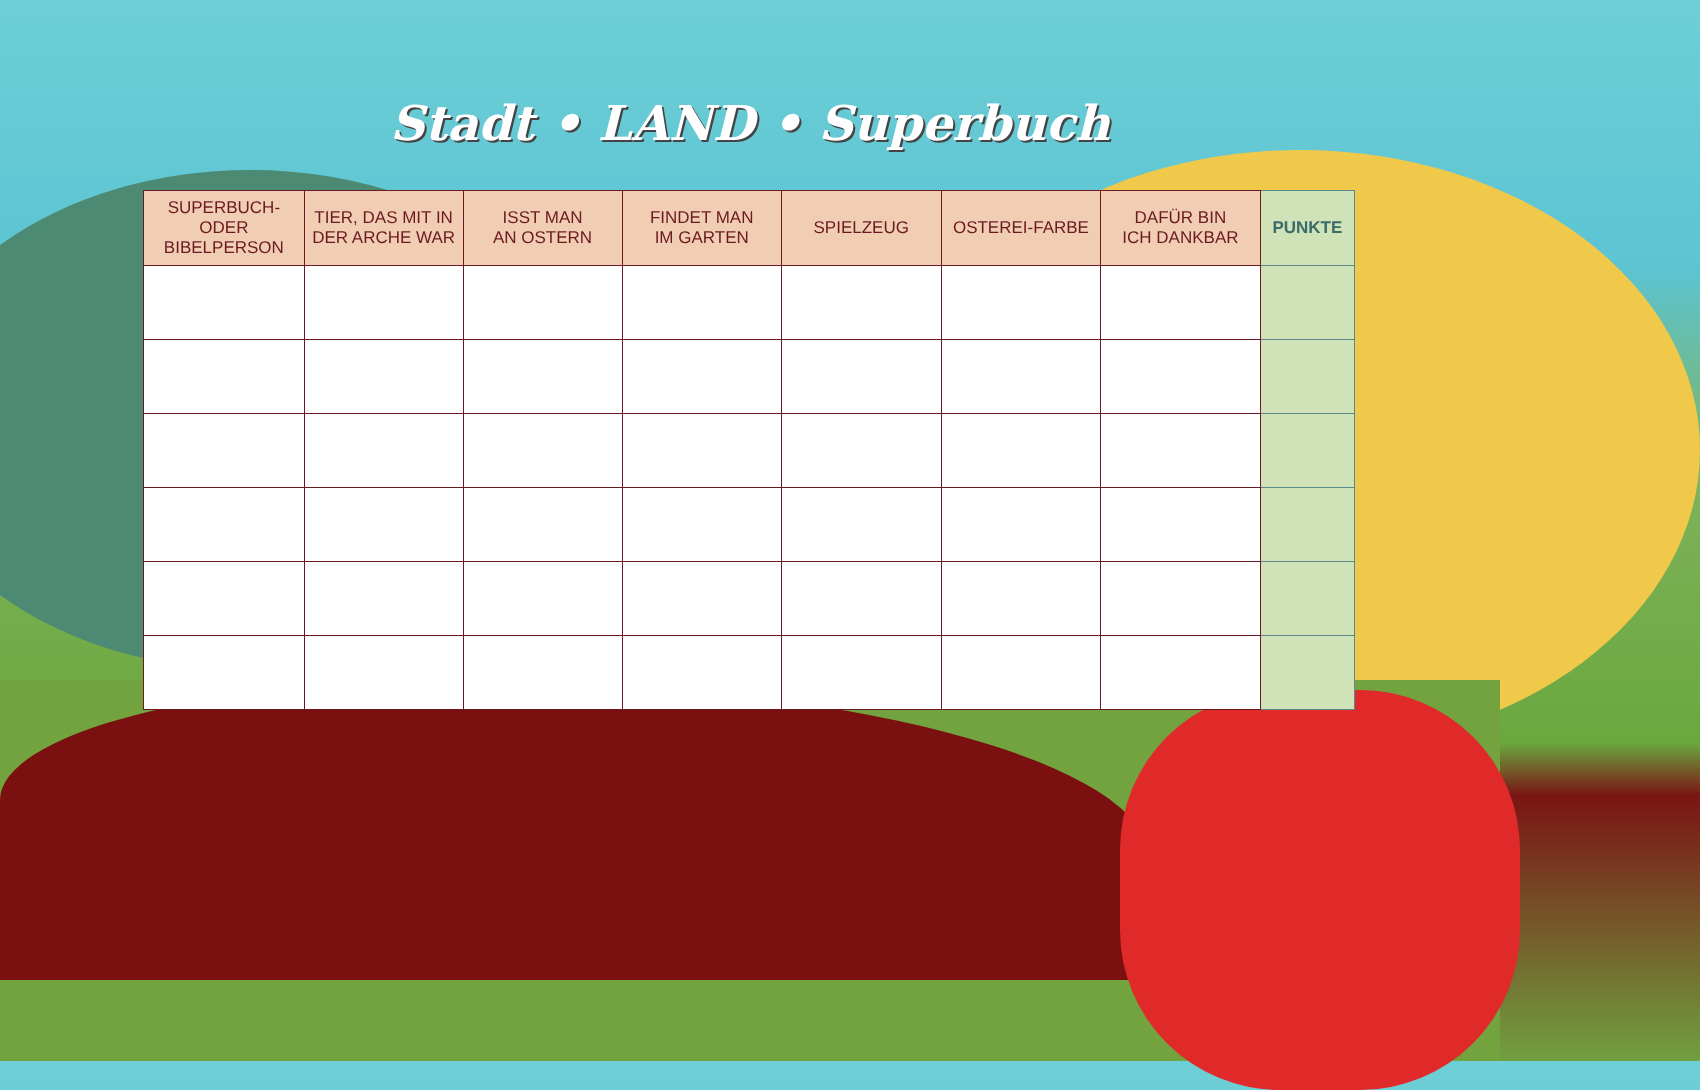Stadt • LAND • Superbuch
| SUPERBUCH- ODER BIBELPERSON | TIER, DAS MIT IN DER ARCHE WAR | ISST MAN AN OSTERN | FINDET MAN IM GARTEN | SPIELZEUG | OSTEREI-FARBE | DAFÜR BIN ICH DANKBAR | PUNKTE |
| --- | --- | --- | --- | --- | --- | --- | --- |